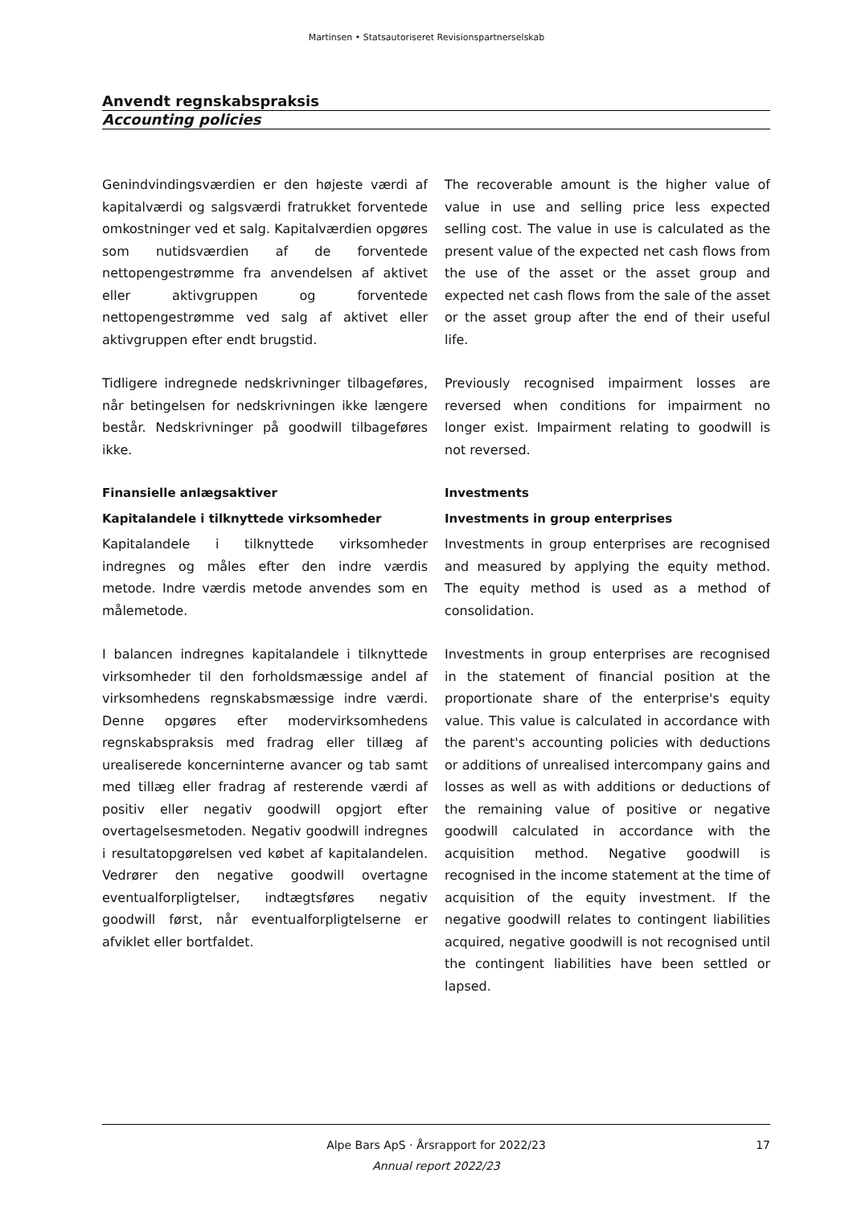Martinsen • Statsautoriseret Revisionspartnerselskab
Anvendt regnskabspraksis
Accounting policies
Genindvindingsværdien er den højeste værdi af kapitalværdi og salgsværdi fratrukket forventede omkostninger ved et salg. Kapitalværdien opgøres som nutidsværdien af de forventede nettopengestrømme fra anvendelsen af aktivet eller aktivgruppen og forventede nettopengestrømme ved salg af aktivet eller aktivgruppen efter endt brugstid.
The recoverable amount is the higher value of value in use and selling price less expected selling cost. The value in use is calculated as the present value of the expected net cash flows from the use of the asset or the asset group and expected net cash flows from the sale of the asset or the asset group after the end of their useful life.
Tidligere indregnede nedskrivninger tilbageføres, når betingelsen for nedskrivningen ikke længere består. Nedskrivninger på goodwill tilbageføres ikke.
Previously recognised impairment losses are reversed when conditions for impairment no longer exist. Impairment relating to goodwill is not reversed.
Finansielle anlægsaktiver
Kapitalandele i tilknyttede virksomheder
Kapitalandele i tilknyttede virksomheder indregnes og måles efter den indre værdis metode. Indre værdis metode anvendes som en målemetode.
Investments
Investments in group enterprises
Investments in group enterprises are recognised and measured by applying the equity method. The equity method is used as a method of consolidation.
I balancen indregnes kapitalandele i tilknyttede virksomheder til den forholdsmæssige andel af virksomhedens regnskabsmæssige indre værdi. Denne opgøres efter modervirksomhedens regnskabspraksis med fradrag eller tillæg af urealiserede koncerninterne avancer og tab samt med tillæg eller fradrag af resterende værdi af positiv eller negativ goodwill opgjort efter overtagelsesmetoden. Negativ goodwill indregnes i resultatopgørelsen ved købet af kapitalandelen. Vedrører den negative goodwill overtagne eventualforpligtelser, indtægtsføres negativ goodwill først, når eventualforpligtelserne er afviklet eller bortfaldet.
Investments in group enterprises are recognised in the statement of financial position at the proportionate share of the enterprise's equity value. This value is calculated in accordance with the parent's accounting policies with deductions or additions of unrealised intercompany gains and losses as well as with additions or deductions of the remaining value of positive or negative goodwill calculated in accordance with the acquisition method. Negative goodwill is recognised in the income statement at the time of acquisition of the equity investment. If the negative goodwill relates to contingent liabilities acquired, negative goodwill is not recognised until the contingent liabilities have been settled or lapsed.
Alpe Bars ApS · Årsrapport for 2022/23
Annual report 2022/23
17